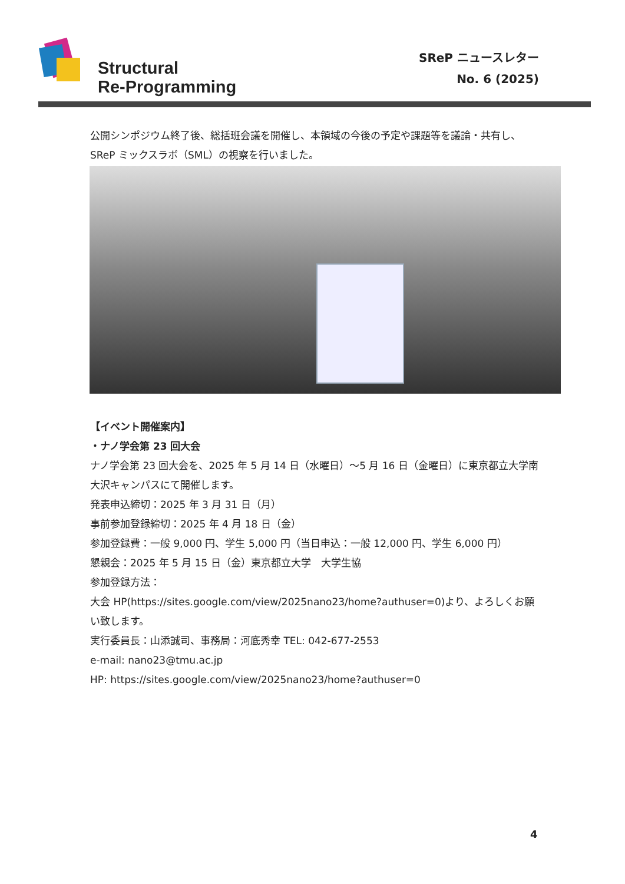Structural
Re-Programming
SReP ニュースレター
No. 6 (2025)
公開シンポジウム終了後、総括班会議を開催し、本領域の今後の予定や課題等を議論・共有し、SReP ミックスラボ（SML）の視察を行いました。
【イベント開催案内】
・ナノ学会第 23 回大会
ナノ学会第 23 回大会を、2025 年 5 月 14 日（水曜日）～5 月 16 日（金曜日）に東京都立大学南大沢キャンパスにて開催します。
発表申込締切：2025 年 3 月 31 日（月）
事前参加登録締切：2025 年 4 月 18 日（金）
参加登録費：一般 9,000 円、学生 5,000 円（当日申込：一般 12,000 円、学生 6,000 円）
懇親会：2025 年 5 月 15 日（金）東京都立大学　大学生協
参加登録方法：
大会 HP(https://sites.google.com/view/2025nano23/home?authuser=0)より、よろしくお願い致します。
実行委員長：山添誠司、事務局：河底秀幸 TEL: 042-677-2553
e-mail: nano23@tmu.ac.jp
HP: https://sites.google.com/view/2025nano23/home?authuser=0
4